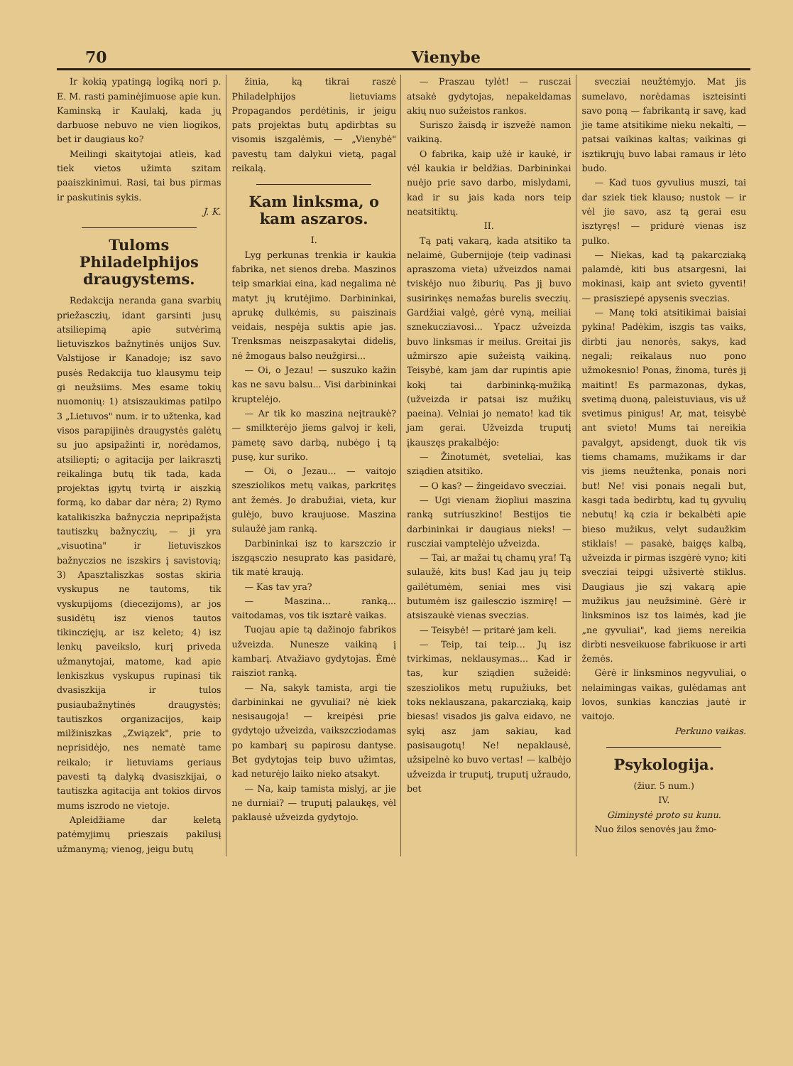70 Vienybe
Ir kokią ypatingą logiką nori p. E. M. rasti paminėjimuose apie kun. Kaminską ir Kaulakį, kada jų darbuose nebuvo ne vien liogikos, bet ir daugiaus ko?
Meilingi skaitytojai atleis, kad tiek vietos užimta szitam paaiszkinimui. Rasi, tai bus pirmas ir paskutinis sykis.
J. K.
Tuloms Philadelphijos draugystems.
Redakcija neranda gana svarbių priežasczių, idant garsinti jusų atsiliepimą apie sutvėrimą lietuviszkos bažnytinės unijos Suv. Valstijose ir Kanadoje; isz savo pusės Redakcija tuo klausymu teip gi neužsiims. Mes esame tokių nuomonių: 1) atsiszaukimas patilpo 3 „Lietuvos" num. ir to užtenka, kad visos parapijinės draugystės galėtų su juo apsipažinti ir, norėdamos, atsiliepti; o agitacija per laikrasztį reikalinga butų tik tada, kada projektas įgytų tvirtą ir aiszkią formą, ko dabar dar nėra; 2) Rymo katalikiszka bažnyczia nepripažįsta tautiszkų bažnyczių, — ji yra „visuotina" ir lietuviszkos bažnyczios ne iszskirs į savistovią; 3) Apasztaliszkas sostas skiria vyskupus ne tautoms, tik vyskupijoms (diecezijoms), ar jos susidėtų isz vienos tautos tikinczięjų, ar isz keleto; 4) isz lenkų paveikslo, kurį priveda užmanytojai, matome, kad apie lenkiszkus vyskupus rupinasi tik dvasiszkija ir tulos pusiaubažnytinės draugystės; tautiszkos organizacijos, kaip milžiniszkas „Związek", prie to neprisidėjo, nes nematė tame reikalo; ir lietuviams geriaus pavesti tą dalyką dvasiszkijai, o tautiszka agitacija ant tokios dirvos mums iszrodo ne vietoje.
Apleidžiame dar keletą patėmyjimų prieszais pakilusį užmanymą; vienog, jeigu butų
žinia, ką tikrai raszė Philadelphijos lietuviams Propagandos perdėtinis, ir jeigu pats projektas butų apdirbtas su visomis iszgalėmis, — „Vienybė" pavestų tam dalykui vietą, pagal reikalą.
Kam linksma, o kam aszaros.
I.
Lyg perkunas trenkia ir kaukia fabrika, net sienos dreba. Maszinos teip smarkiai eina, kad negalima nė matyt jų krutėjimo. Darbininkai, aprukę dulkėmis, su paiszinais veidais, nespėja suktis apie jas. Trenksmas neiszpasakytai didelis, nė žmogaus balso neužgirsi...
— Oi, o Jezau! — suszuko kažin kas ne savu balsu... Visi darbininkai kruptelėjo.
— Ar tik ko maszina neįtraukė? — smilkterėjo jiems galvoj ir keli, pametę savo darbą, nubėgo į tą pusę, kur suriko.
— Oi, o Jezau... — vaitojo szesziolikos metų vaikas, parkritęs ant žemės. Jo drabužiai, vieta, kur gulėjo, buvo kraujuose. Maszina sulaužė jam ranką.
Darbininkai isz to karszczio ir iszgąsczio nesuprato kas pasidarė, tik matė kraują.
— Kas tav yra?
— Maszina... ranką... vaitodamas, vos tik isztarė vaikas.
Tuojau apie tą dažinojo fabrikos užveizda. Nunesze vaikiną į kambarį. Atvažiavo gydytojas. Ėmė raisziot ranką.
— Na, sakyk tamista, argi tie darbininkai ne gyvuliai? nė kiek nesisaugoja! — kreipėsi prie gydytojo užveizda, vaikszcziodamas po kambarį su papirosu dantyse. Bet gydytojas teip buvo užimtas, kad neturėjo laiko nieko atsakyt.
— Na, kaip tamista mislyj, ar jie ne durniai? — truputį palaukęs, vėl paklausė užveizda gydytojo.
— Praszau tylėt! — rusczai atsakė gydytojas, nepakeldamas akių nuo sužeistos rankos.
Suriszo žaisdą ir iszvežė namon vaikiną.
O fabrika, kaip užė ir kaukė, ir vėl kaukia ir beldžias. Darbininkai nuėjo prie savo darbo, mislydami, kad ir su jais kada nors teip neatsitiktų.
II.
Tą patį vakarą, kada atsitiko ta nelaimė, Gubernijoje (teip vadinasi apraszoma vieta) užveizdos namai tviskėjo nuo žiburių. Pas jį buvo susirinkęs nemažas burelis sveczių. Gardžiai valgė, gėrė vyną, meiliai sznekucziavosi... Ypacz užveizda buvo linksmas ir meilus. Greitai jis užmirszo apie sužeistą vaikiną. Teisybė, kam jam dar rupintis apie kokį tai darbininką-mužiką (užveizda ir patsai isz mužikų paeina). Velniai jo nemato! kad tik jam gerai. Užveizda truputį įkauszęs prakalbėjo:
— Žinotumėt, sveteliai, kas sziądien atsitiko.
— O kas? — žingeidavo sveczіai.
— Ugi vienam žiopliui maszina ranką sutriuszkino! Bestijos tie darbininkai ir daugiaus nieks! — rusczіai vamptelėjo užveizda.
— Tai, ar mažai tų chamų yra! Tą sulaužė, kits bus! Kad jau jų teip gailėtumėm, seniai mes visi butumėm isz gailesczio iszmirę! — atsiszaukė vienas sveczias.
— Teisybė! — pritarė jam keli.
— Teip, tai teip... Jų isz tvirkimas, neklausymas... Kad ir tas, kur sziądien sužeidė: szesziolikos metų rupužiuks, bet toks neklauszana, pakarcziaką, kaip biesas! visados jis galva eidavo, ne sykį asz jam sakiau, kad pasisaugotų! Ne! nepaklausė, užsipelnė ko buvo vertas! — kalbėjo užveizda ir truputį, truputį užraudo, bet
sveczіai neužtėmyjo. Mat jis sumelavo, norėdamas iszteisinti savo poną — fabrikantą ir savę, kad jie tame atsitikime nieku nekalti, — patsai vaikinas kaltas; vaikinas gi isztikrųjų buvo labai ramaus ir lėto budo.
— Kad tuos gyvulius muszi, tai dar sziek tiek klauso; nustok — ir vėl jie savo, asz tą gerai esu isztyręs! — pridurė vienas isz pulko.
— Niekas, kad tą pakarcziaką palamdė, kiti bus atsargesni, lai mokinasi, kaip ant svieto gyventi! — prasisziepė apysenis sveczias.
— Manę toki atsitikimai baisiai pykina! Padėkim, iszgis tas vaiks, dirbti jau nenorės, sakys, kad negali; reikalaus nuo pono užmokesnio! Ponas, žinoma, turės jį maitint! Es parmazonas, dykas, svetimą duoną, paleistuviaus, vis už svetimus pinigus! Ar, mat, teisybė ant svieto! Mums tai nereikia pavalgyt, apsidengt, duok tik vis tiems chamams, mužikams ir dar vis jiems neužtenka, ponais nori but! Ne! visi ponais negali but, kasgi tada bedirbtų, kad tų gyvulių nebutų! ką czia ir bekalbėti apie bieso mužikus, velyt sudaužkim stiklais! — pasakė, baigęs kalbą, užveizda ir pirmas iszgėrė vyno; kiti sveczіai teipgi užsivertė stiklus. Daugiaus jie szį vakarą apie mužikus jau neužsiminė. Gėrė ir linksminos isz tos laimės, kad jie „ne gyvuliai", kad jiems nereikia dirbti nesveikuose fabrikuose ir arti žemės.
Gėrė ir linksminos negyvuliai, o nelaimingas vaikas, gulėdamas ant lovos, sunkias kanczias jautė ir vaitojo.
Perkuno vaikas.
Psykologija.
(žiur. 5 num.)
IV.
Giminystė proto su kunu.
Nuo žilos senovės jau žmo-